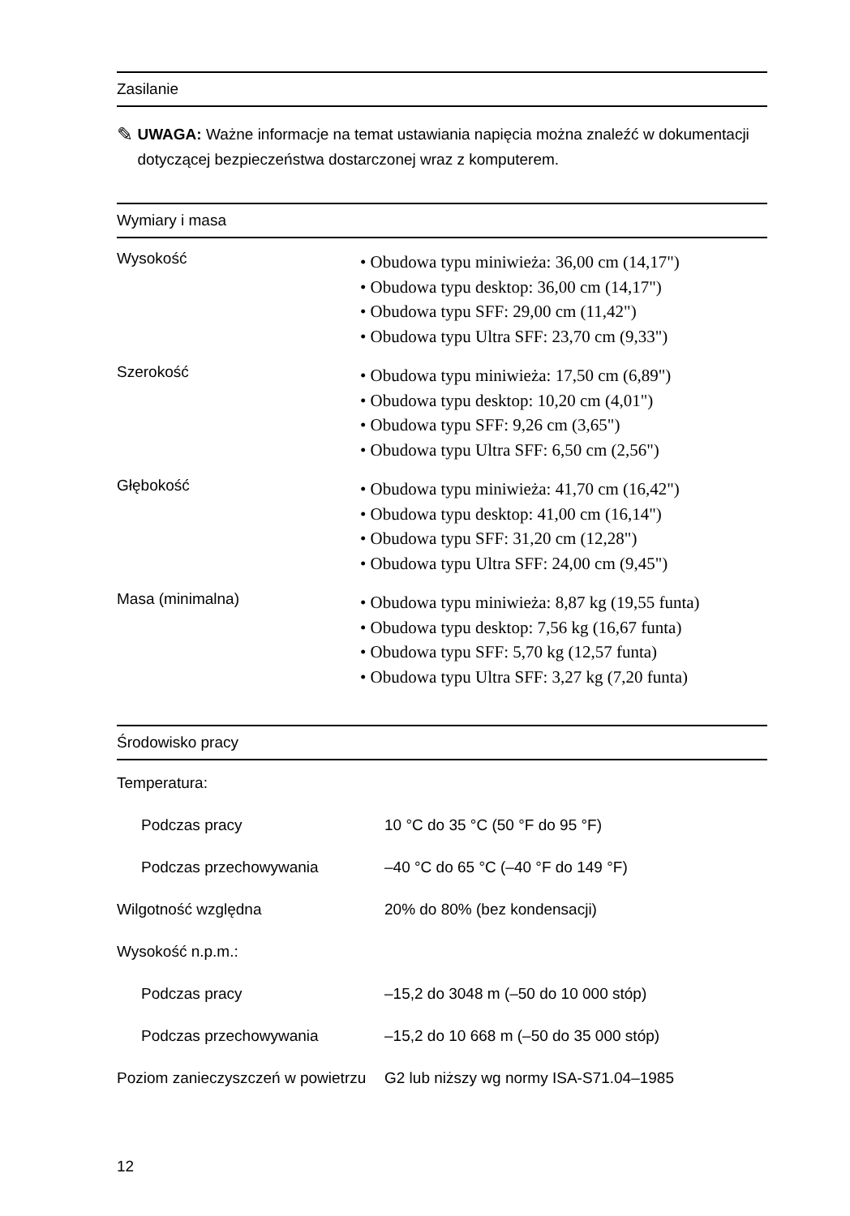Zasilanie
✎
UWAGA: Ważne informacje na temat ustawiania napięcia można znaleźć w dokumentacji dotyczącej bezpieczeństwa dostarczonej wraz z komputerem.
Wymiary i masa
| Wysokość | • Obudowa typu miniwieża: 36,00 cm (14,17") • Obudowa typu desktop: 36,00 cm (14,17") • Obudowa typu SFF: 29,00 cm (11,42") • Obudowa typu Ultra SFF: 23,70 cm (9,33") |
| Szerokość | • Obudowa typu miniwieża: 17,50 cm (6,89") • Obudowa typu desktop: 10,20 cm (4,01") • Obudowa typu SFF: 9,26 cm (3,65") • Obudowa typu Ultra SFF: 6,50 cm (2,56") |
| Głębokość | • Obudowa typu miniwieża: 41,70 cm (16,42") • Obudowa typu desktop: 41,00 cm (16,14") • Obudowa typu SFF: 31,20 cm (12,28") • Obudowa typu Ultra SFF: 24,00 cm (9,45") |
| Masa (minimalna) | • Obudowa typu miniwieża: 8,87 kg (19,55 funta) • Obudowa typu desktop: 7,56 kg (16,67 funta) • Obudowa typu SFF: 5,70 kg (12,57 funta) • Obudowa typu Ultra SFF: 3,27 kg (7,20 funta) |
Środowisko pracy
| Temperatura: | |
| Podczas pracy | 10 °C do 35 °C (50 °F do 95 °F) |
| Podczas przechowywania | –40 °C do 65 °C (–40 °F do 149 °F) |
| Wilgotność względna | 20% do 80% (bez kondensacji) |
| Wysokość n.p.m.: | |
| Podczas pracy | –15,2 do 3048 m (–50 do 10 000 stóp) |
| Podczas przechowywania | –15,2 do 10 668 m (–50 do 35 000 stóp) |
| Poziom zanieczyszczeń w powietrzu | G2 lub niższy wg normy ISA-S71.04–1985 |
12